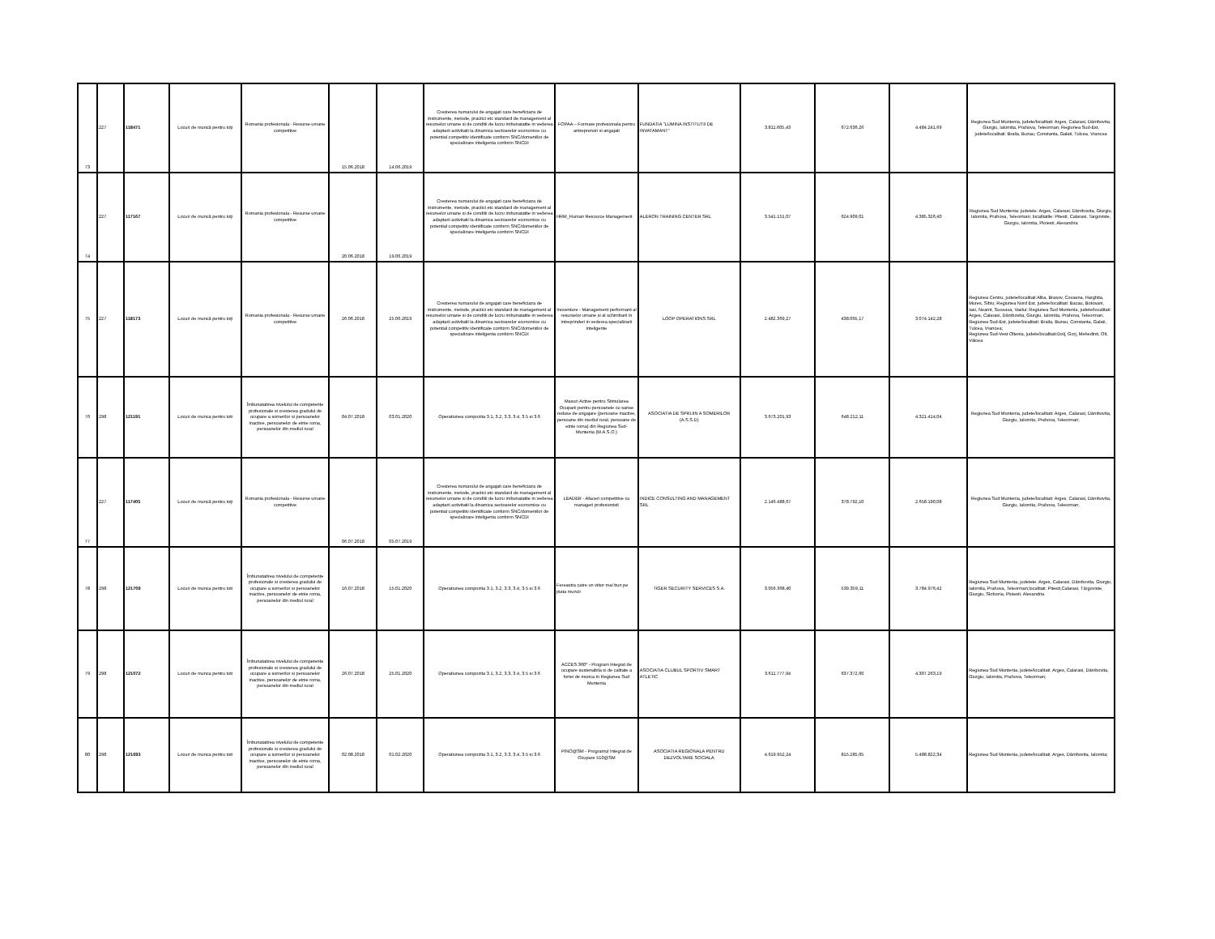| 73 | 227 | 118471 | Locuri de muncă pentru toţi | Romania profesionala - Resurse umane competitive | 15.06.2018 | 14.06.2019 | Cresterea numarului de angajati care beneficiaza de instrumente, metode, practici etc standard de management al resurselor umane si de conditii de lucru imbunatatite in vederea adaptarii activitatii la dinamica sectoarelor economice cu potential competitiv identificate conform SNC/domeniilor de specializare inteligenta conform SNCDI | FOPAA – Formare profesionala pentru antreprenori si angajati | FUNDATIA "LUMINA INSTITUTII DE INVATAMANT" | 3.811.605,43 | 672.636,26 | 4.484.241,69 | Regiunea Sud Muntenia, judete/localitati: Arges, Calarasi, Dâmbovita, Giurgiu, Ialomita, Prahova, Teleorman; Regiunea Sud-Est, judete/localitati: Braila, Buzau, Constanta, Galati, Tulcea, Vrancea |
| 74 | 227 | 117167 | Locuri de muncă pentru toţi | Romania profesionala - Resurse umane competitive | 20.06.2018 | 19.06.2019 | Cresterea numarului de angajati care beneficiaza de instrumente, metode, practici etc standard de management al resurselor umane si de conditii de lucru imbunatatite in vederea adaptarii activitatii la dinamica sectoarelor economice cu potential competitiv identificate conform SNC/domeniilor de specializare inteligenta conform SNCDI | HRM_Human Resource Management | ALERON TRAINING CENTER SRL | 3.541.151,07 | 624.909,01 | 4.385.326,40 | Regiunea Sud Muntenia: judetele: Arges, Calarasi, Dâmbovita, Giurgiu, Ialomita, Prahova, Teleorman; localitatile: Pitesti, Calarasi, Targoviste, Giurgiu, Ialomita, Ploiesti, Alexandria |
| 75 | 227 | 118173 | Locuri de muncă pentru toţi | Romania profesionala - Resurse umane competitive | 26.06.2018 | 25.06.2019 | Cresterea numarului de angajati care beneficiaza de instrumente, metode, practici etc standard de management al resurselor umane si de conditii de lucru imbunatatite in vederea adaptarii activitatii la dinamica sectoarelor economice cu potential competitiv identificate conform SNC/domeniilor de specializare inteligenta conform SNCDI | Inoventure - Management performant al resurselor umane si al schimbarii in intreprinderi in vederea specializarii inteligente | LOOP OPERATIONS SRL | 2.482.369,27 | 438.065,17 | 3.074.142,28 | Regiunea Centru, judete/localitati:Alba, Brasov, Covasna, Harghita, Mures, Sibiu; Regiunea Nord Est, judete/localitati: Bacau, Botosani, Iasi, Neamt, Suceava, Vaslui; Regiunea Sud Muntenia, judete/localitati: Arges, Calarasi, Dâmbovita, Giurgiu, Ialomita, Prahova, Teleorman; Regiunea Sud-Est, judete/localitati: Braila, Buzau, Constanta, Galati, Tulcea, Vrancea; Regiunea Sud-Vest Oltenia, judete/localitati:Dolj, Gorj, Mehedinti, Olt, Vâlcea |
| 76 | 298 | 121191 | Locuri de munca pentru toti | Îmbunatatirea nivelului de competente profesionale si cresterea gradului de ocupare a somerilor si persoanelor inactive, persoanelor de etnie roma, persoanelor din mediul rural | 04.07.2018 | 03.01.2020 | Operatiunea compozita 3.1, 3.2, 3.3, 3.4, 3.5 si 3.6 | Masuri Active pentru Stimularea Ocuparii pentru persoanele cu sanse reduse de angajare (persoane inactive, persoane din mediul rural, persoane de etnie roma) din Regiunea Sud-Muntenia (M.A.S.O.) | ASOCIATIA DE SPRIJIN A SOMERILOR (A.S.S.D) | 3.673.201,93 | 648.212,11 | 4.321.414,04 | Regiunea Sud Muntenia, judete/localitati: Arges, Calarasi, Dâmbovita, Giurgiu, Ialomita, Prahova, Teleorman; |
| 77 | 227 | 117405 | Locuri de muncă pentru toţi | Romania profesionala - Resurse umane competitive | 06.07.2018 | 05.07.2019 | Cresterea numarului de angajati care beneficiaza de instrumente, metode, practici etc standard de management al resurselor umane si de conditii de lucru imbunatatite in vederea adaptarii activitatii la dinamica sectoarelor economice cu potential competitiv identificate conform SNC/domeniilor de specializare inteligenta conform SNCDI | LEADER - Afaceri competitive cu manageri profesionisti | INDICE CONSULTING AND MANAGEMENT SRL | 2.146.488,67 | 378.792,10 | 2.658.190,08 | Regiunea Sud Muntenia, judete/localitati: Arges, Calarasi, Dâmbovita, Giurgiu, Ialomita, Prahova, Teleorman; |
| 78 | 298 | 121709 | Locuri de munca pentru toti | Îmbunatatirea nivelului de competente profesionale si cresterea gradului de ocupare a somerilor si persoanelor inactive, persoanelor de etnie roma, persoanelor din mediul rural | 16.07.2018 | 15.01.2020 | Operatiunea compozita 3.1, 3.2, 3.3, 3.4, 3.5 si 3.6 | Fereastra catre un viitor mai bun pe piata muncii | TIGER SECURITY SERVICES S.A. | 3.056.368,40 | 539.359,11 | 3.784.976,42 | Regiunea Sud Muntenia, judetete: Arges, Calarasi, Dâmbovita, Giurgiu, Ialomita, Prahova, Teleorman;localitati: Pitesti,Calarasi, Târgoviste, Giurgiu, Slobozia, Ploiesti, Alexandria |
| 79 | 298 | 121072 | Locuri de munca pentru toti | Îmbunatatirea nivelului de competente profesionale si cresterea gradului de ocupare a somerilor si persoanelor inactive, persoanelor de etnie roma, persoanelor din mediul rural | 26.07.2018 | 25.01.2020 | Operatiunea compozita 3.1, 3.2, 3.3, 3.4, 3.5 si 3.6 | ACCES 360° - Program integrat de ocupare sustenabila si de calitate a fortei de munca in Regiunea Sud Muntenia | ASOCIATIA CLUBUL SPORTIV SMART ATLETIC | 3.611.777,94 | 637.372,60 | 4.307.263,19 | Regiunea Sud Muntenia, judete/localitati: Arges, Calarasi, Dâmbovita, Giurgiu, Ialomita, Prahova, Teleorman; |
| 80 | 298 | 121693 | Locuri de munca pentru toti | Îmbunatatirea nivelului de competente profesionale si cresterea gradului de ocupare a somerilor si persoanelor inactive, persoanelor de etnie roma, persoanelor din mediul rural | 02.08.2018 | 01.02.2020 | Operatiunea compozita 3.1, 3.2, 3.3, 3.4, 3.5 si 3.6 | PINO@SM - Programul Integrat de Ocupare 510@SM | ASOCIATIA REGIONALA PENTRU DEZVOLTARE SOCIALA | 4.619.952,24 | 815.285,65 | 5.488.822,34 | Regiunea Sud Muntenia, judete/localitati: Arges, Dâmbovita, Ialomita; |